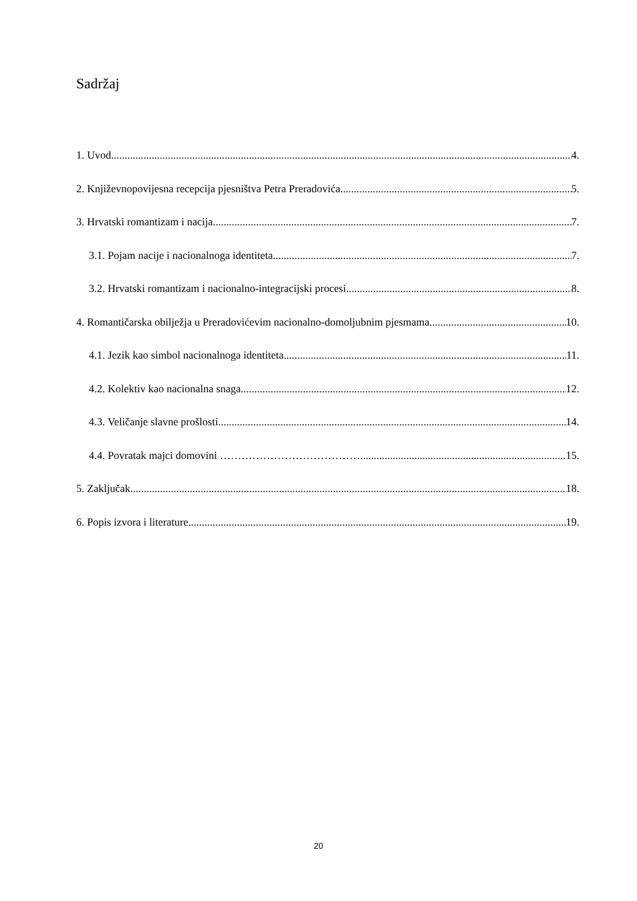Sadržaj
1. Uvod 4.
2. Književnopovijesna recepcija pjesništva Petra Preradovića 5.
3. Hrvatski romantizam i nacija 7.
3.1. Pojam nacije i nacionalnoga identiteta 7.
3.2. Hrvatski romantizam i nacionalno-integracijski procesi 8.
4. Romantičarska obilježja u Preradovićevim nacionalno-domoljubnim pjesmama 10.
4.1. Jezik kao simbol nacionalnoga identiteta 11.
4.2. Kolektiv kao nacionalna snaga 12.
4.3. Veličanje slavne prošlosti 14.
4.4. Povratak majci domovini ………………………………… 15.
5. Zaključak 18.
6. Popis izvora i literature 19.
20